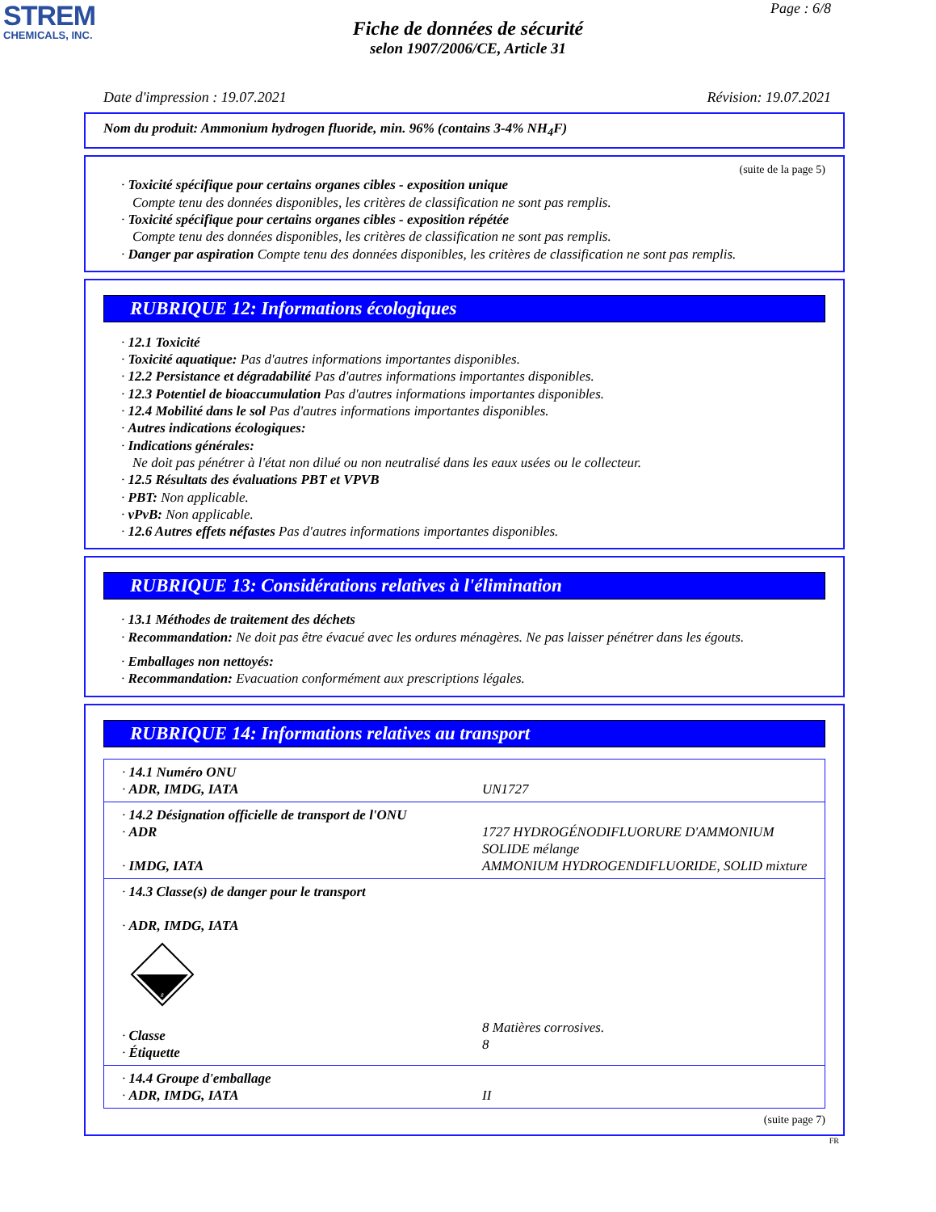STREM
CHEMICALS, INC.
Page : 6/8
Fiche de données de sécurité
selon 1907/2006/CE, Article 31
Date d'impression : 19.07.2021 Révision: 19.07.2021
Nom du produit: Ammonium hydrogen fluoride, min. 96% (contains 3-4% NH<sub>4</sub>F)
(suite de la page 5)
· Toxicité spécifique pour certains organes cibles - exposition unique
Compte tenu des données disponibles, les critères de classification ne sont pas remplis.
· Toxicité spécifique pour certains organes cibles - exposition répétée
Compte tenu des données disponibles, les critères de classification ne sont pas remplis.
· Danger par aspiration Compte tenu des données disponibles, les critères de classification ne sont pas remplis.
RUBRIQUE 12: Informations écologiques
· 12.1 Toxicité
· Toxicité aquatique: Pas d'autres informations importantes disponibles.
· 12.2 Persistance et dégradabilité Pas d'autres informations importantes disponibles.
· 12.3 Potentiel de bioaccumulation Pas d'autres informations importantes disponibles.
· 12.4 Mobilité dans le sol Pas d'autres informations importantes disponibles.
· Autres indications écologiques:
· Indications générales:
Ne doit pas pénétrer à l'état non dilué ou non neutralisé dans les eaux usées ou le collecteur.
· 12.5 Résultats des évaluations PBT et VPVB
· PBT: Non applicable.
· vPvB: Non applicable.
· 12.6 Autres effets néfastes Pas d'autres informations importantes disponibles.
RUBRIQUE 13: Considérations relatives à l'élimination
· 13.1 Méthodes de traitement des déchets
· Recommandation: Ne doit pas être évacué avec les ordures ménagères. Ne pas laisser pénétrer dans les égouts.
· Emballages non nettoyés:
· Recommandation: Evacuation conformément aux prescriptions légales.
RUBRIQUE 14: Informations relatives au transport
| · 14.1 Numéro ONU · ADR, IMDG, IATA | UN1727 |
| · 14.2 Désignation officielle de transport de l'ONU · ADR · IMDG, IATA | 1727 HYDROGÉNODIFLUORURE D'AMMONIUM SOLIDE mélange AMMONIUM HYDROGENDIFLUORIDE, SOLID mixture |
| · 14.3 Classe(s) de danger pour le transport · ADR, IMDG, IATA 8 · Classe · Étiquette | 8 Matières corrosives. 8 |
| · 14.4 Groupe d'emballage · ADR, IMDG, IATA | II |
(suite page 7)
FR